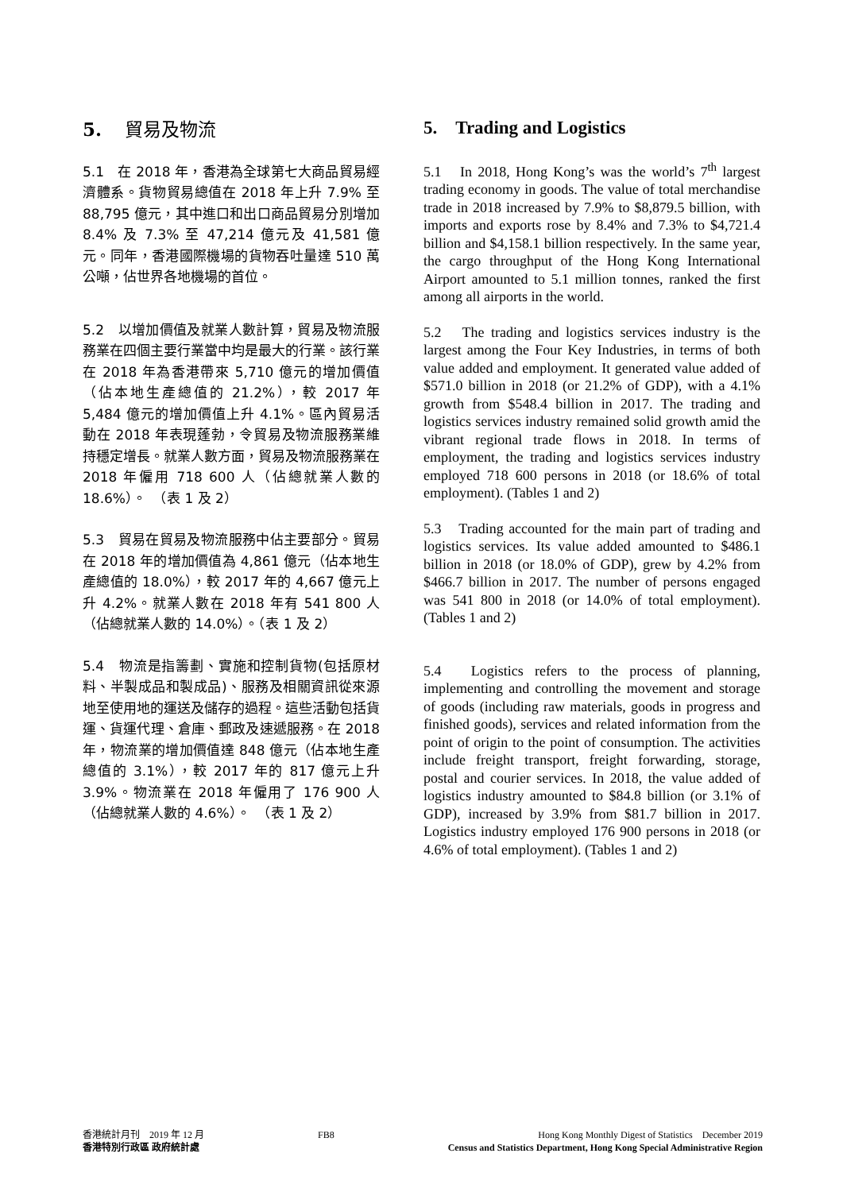5. 貿易及物流
5.1　在 2018 年，香港為全球第七大商品貿易經濟體系。貨物貿易總值在 2018 年上升 7.9% 至 88,795 億元，其中進口和出口商品貿易分別增加 8.4% 及 7.3% 至 47,214 億元及 41,581 億元。同年，香港國際機場的貨物吞吐量達 510 萬公噸，佔世界各地機場的首位。
5.2　以增加價值及就業人數計算，貿易及物流服務業在四個主要行業當中均是最大的行業。該行業在 2018 年為香港帶來 5,710 億元的增加價值（佔本地生產總值的 21.2%），較 2017 年 5,484 億元的增加價值上升 4.1%。區內貿易活動在 2018 年表現蓬勃，令貿易及物流服務業維持穩定增長。就業人數方面，貿易及物流服務業在 2018 年僱用 718 600 人（佔總就業人數的 18.6%）。　（表 1 及 2）
5.3　貿易在貿易及物流服務中佔主要部分。貿易在 2018 年的增加價值為 4,861 億元（佔本地生產總值的 18.0%），較 2017 年的 4,667 億元上升 4.2%。就業人數在 2018 年有 541 800 人（佔總就業人數的 14.0%）。（表 1 及 2）
5.4　物流是指籌劃、實施和控制貨物(包括原材料、半製成品和製成品)、服務及相關資訊從來源地至使用地的運送及儲存的過程。這些活動包括貨運、貨運代理、倉庫、郵政及速遞服務。在 2018 年，物流業的增加價值達 848 億元（佔本地生產總值的 3.1%），較 2017 年的 817 億元上升 3.9%。物流業在 2018 年僱用了 176 900 人（佔總就業人數的 4.6%）。　（表 1 及 2）
5. Trading and Logistics
5.1　In 2018, Hong Kong’s was the world’s 7<sup>th</sup> largest trading economy in goods. The value of total merchandise trade in 2018 increased by 7.9% to $8,879.5 billion, with imports and exports rose by 8.4% and 7.3% to $4,721.4 billion and $4,158.1 billion respectively. In the same year, the cargo throughput of the Hong Kong International Airport amounted to 5.1 million tonnes, ranked the first among all airports in the world.
5.2　The trading and logistics services industry is the largest among the Four Key Industries, in terms of both value added and employment. It generated value added of $571.0 billion in 2018 (or 21.2% of GDP), with a 4.1% growth from $548.4 billion in 2017. The trading and logistics services industry remained solid growth amid the vibrant regional trade flows in 2018. In terms of employment, the trading and logistics services industry employed 718 600 persons in 2018 (or 18.6% of total employment). (Tables 1 and 2)
5.3　Trading accounted for the main part of trading and logistics services. Its value added amounted to $486.1 billion in 2018 (or 18.0% of GDP), grew by 4.2% from $466.7 billion in 2017. The number of persons engaged was 541 800 in 2018 (or 14.0% of total employment). (Tables 1 and 2)
5.4　Logistics refers to the process of planning, implementing and controlling the movement and storage of goods (including raw materials, goods in progress and finished goods), services and related information from the point of origin to the point of consumption. The activities include freight transport, freight forwarding, storage, postal and courier services. In 2018, the value added of logistics industry amounted to $84.8 billion (or 3.1% of GDP), increased by 3.9% from $81.7 billion in 2017. Logistics industry employed 176 900 persons in 2018 (or 4.6% of total employment). (Tables 1 and 2)
香港統計月刊　2019 年 12 月
香港特別行政區 政府統計處
FB8 Hong Kong Monthly Digest of Statistics　December 2019
Census and Statistics Department, Hong Kong Special Administrative Region